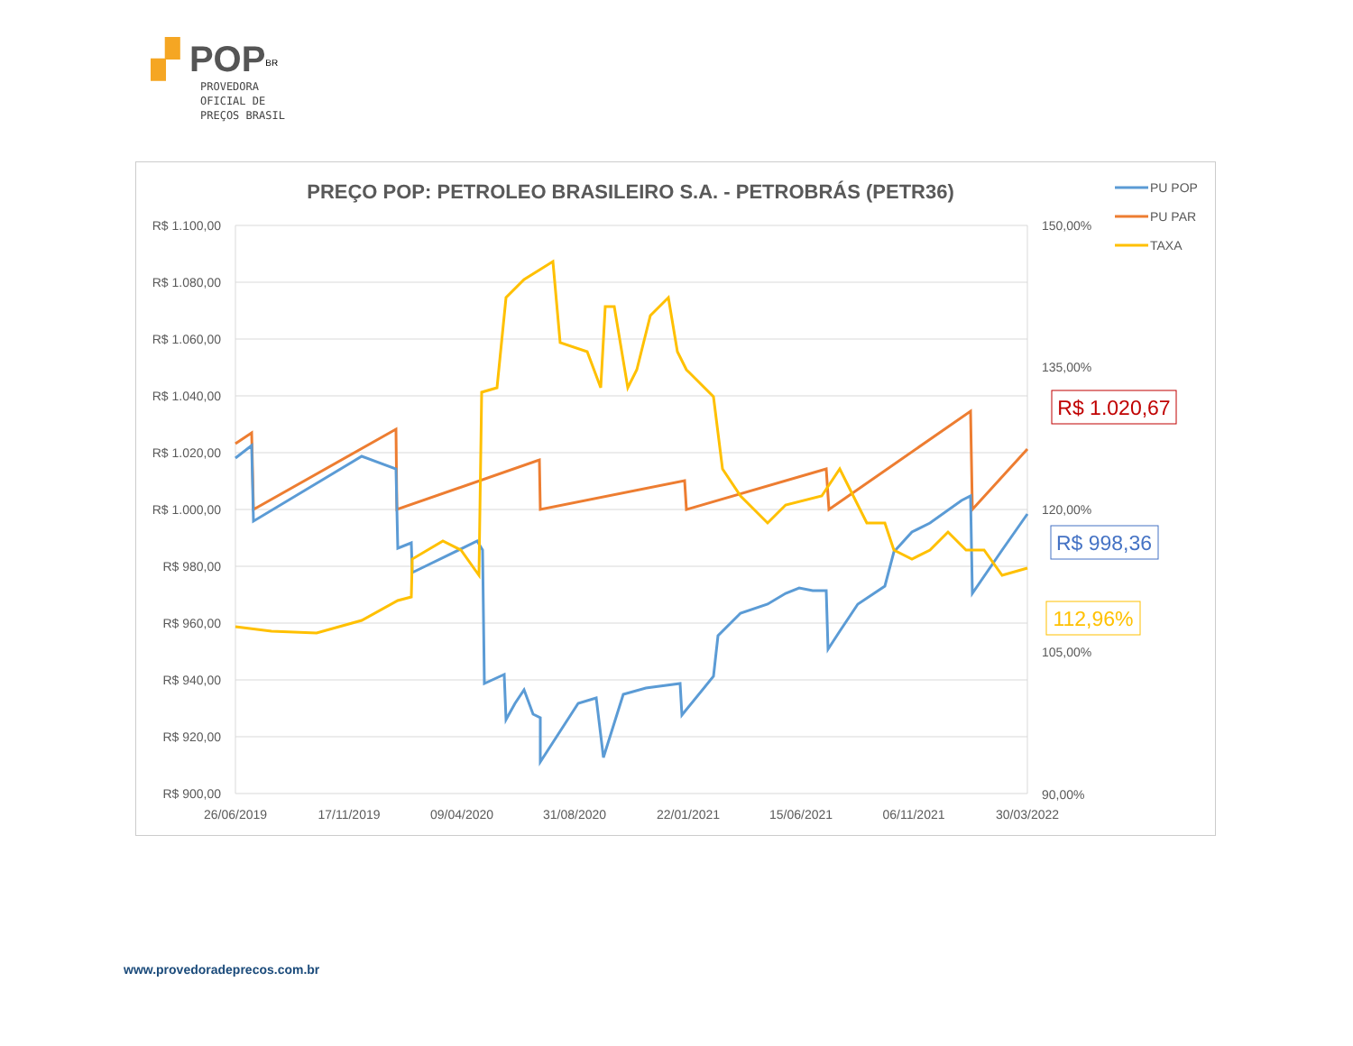▞ POP<sup>BR</sup>
PROVEDORA
OFICIAL DE
PREÇOS BRASIL
PREÇO POP: PETROLEO BRASILEIRO S.A. - PETROBRÁS (PETR36)
R$ 1.100,00
R$ 1.080,00
R$ 1.060,00
R$ 1.040,00
R$ 1.020,00
R$ 1.000,00
R$ 980,00
R$ 960,00
R$ 940,00
R$ 920,00
R$ 900,00
150,00%
135,00%
120,00%
105,00%
90,00%
26/06/2019
17/11/2019
09/04/2020
31/08/2020
22/01/2021
15/06/2021
06/11/2021
30/03/2022
PU POP
PU PAR
TAXA
R$ 1.020,67
R$ 998,36
112,96%
www.provedoradeprecos.com.br